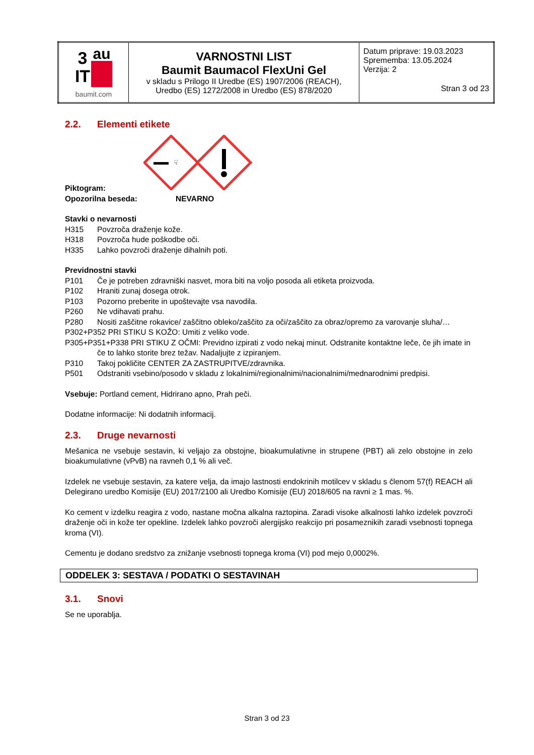| 3 IT au baumit.com | VARNOSTNI LIST Baumit Baumacol FlexUni Gel v skladu s Prilogo II Uredbe (ES) 1907/2006 (REACH), Uredbo (ES) 1272/2008 in Uredbo (ES) 878/2020 | Datum priprave: 19.03.2023 Sprememba: 13.05.2024 Verzija: 2 Stran 3 od 23 |
2.2. Elementi etikete
☟
Piktogram:
Opozorilna beseda: NEVARNO
Stavki o nevarnosti
H315 Povzroča draženje kože.
H318 Povzroča hude poškodbe oči.
H335 Lahko povzroči draženje dihalnih poti.
Previdnostni stavki
P101 Če je potreben zdravniški nasvet, mora biti na voljo posoda ali etiketa proizvoda.
P102 Hraniti zunaj dosega otrok.
P103 Pozorno preberite in upoštevajte vsa navodila.
P260 Ne vdihavati prahu.
P280 Nositi zaščitne rokavice/ zaščitno obleko/zaščito za oči/zaščito za obraz/opremo za varovanje sluha/…
P302+P352 PRI STIKU S KOŽO: Umiti z veliko vode.
P305+P351+P338 PRI STIKU Z OČMI: Previdno izpirati z vodo nekaj minut. Odstranite kontaktne leče, če jih imate in če to lahko storite brez težav. Nadaljujte z izpiranjem.
P310 Takoj pokličite CENTER ZA ZASTRUPITVE/zdravnika.
P501 Odstraniti vsebino/posodo v skladu z lokalnimi/regionalnimi/nacionalnimi/mednarodnimi predpisi.
Vsebuje: Portland cement, Hidrirano apno, Prah peči.
Dodatne informacije: Ni dodatnih informacij.
2.3. Druge nevarnosti
Mešanica ne vsebuje sestavin, ki veljajo za obstojne, bioakumulativne in strupene (PBT) ali zelo obstojne in zelo bioakumulativne (vPvB) na ravneh 0,1 % ali več.
Izdelek ne vsebuje sestavin, za katere velja, da imajo lastnosti endokrinih motilcev v skladu s členom 57(f) REACH ali Delegirano uredbo Komisije (EU) 2017/2100 ali Uredbo Komisije (EU) 2018/605 na ravni ≥ 1 mas. %.
Ko cement v izdelku reagira z vodo, nastane močna alkalna raztopina. Zaradi visoke alkalnosti lahko izdelek povzroči draženje oči in kože ter opekline. Izdelek lahko povzroči alergijsko reakcijo pri posameznikih zaradi vsebnosti topnega kroma (VI).
Cementu je dodano sredstvo za znižanje vsebnosti topnega kroma (VI) pod mejo 0,0002%.
ODDELEK 3: SESTAVA / PODATKI O SESTAVINAH
3.1. Snovi
Se ne uporablja.
Stran 3 od 23